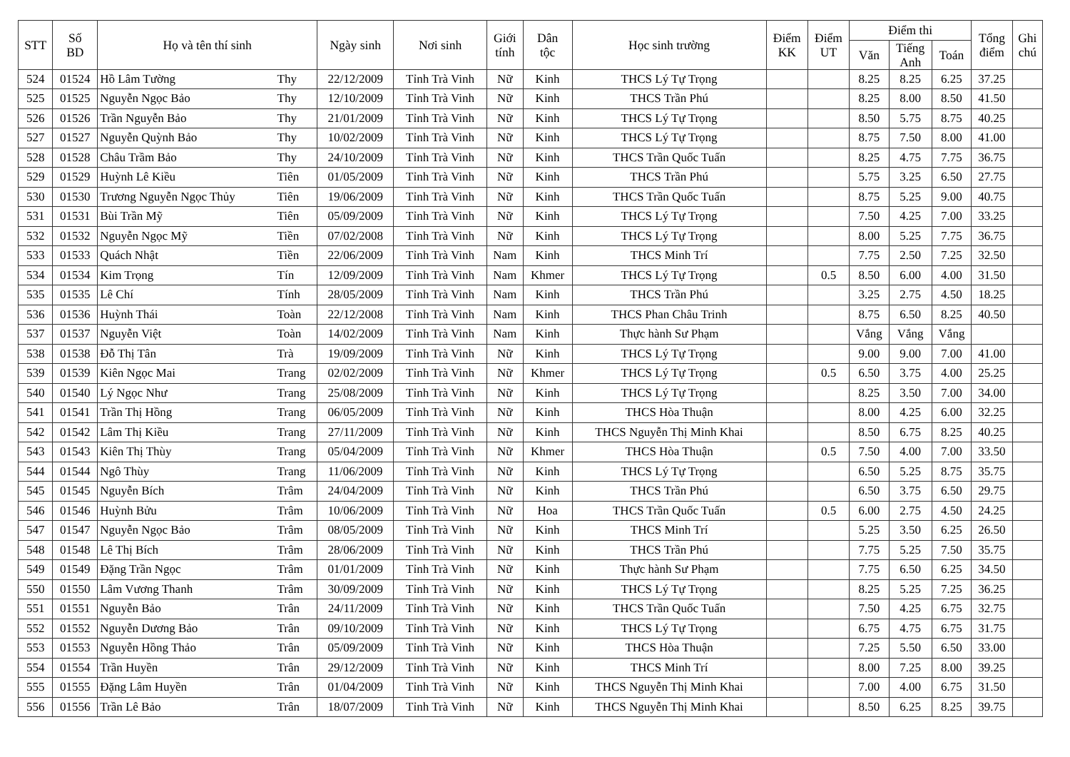| STT | Số BD | Họ và tên thí sinh | | Ngày sinh | Nơi sinh | Giới tính | Dân tộc | Học sinh trường | Điểm KK | Điểm UT | Điểm thi | | | Tổng điểm | Ghi chú |
| --- | --- | --- | --- | --- | --- | --- | --- | --- | --- | --- | --- | --- | --- | --- | --- |
| | | | | | | | | | | | Văn | Tiếng Anh | Toán | | |
| 524 | 01524 | Hồ Lâm Tường | Thy | 22/12/2009 | Tỉnh Trà Vinh | Nữ | Kinh | THCS Lý Tự Trọng | | | 8.25 | 8.25 | 6.25 | 37.25 | |
| 525 | 01525 | Nguyễn Ngọc Bảo | Thy | 12/10/2009 | Tỉnh Trà Vinh | Nữ | Kinh | THCS Trần Phú | | | 8.25 | 8.00 | 8.50 | 41.50 | |
| 526 | 01526 | Trần Nguyễn Bảo | Thy | 21/01/2009 | Tỉnh Trà Vinh | Nữ | Kinh | THCS Lý Tự Trọng | | | 8.50 | 5.75 | 8.75 | 40.25 | |
| 527 | 01527 | Nguyễn Quỳnh Bảo | Thy | 10/02/2009 | Tỉnh Trà Vinh | Nữ | Kinh | THCS Lý Tự Trọng | | | 8.75 | 7.50 | 8.00 | 41.00 | |
| 528 | 01528 | Châu Trầm Bảo | Thy | 24/10/2009 | Tỉnh Trà Vinh | Nữ | Kinh | THCS Trần Quốc Tuấn | | | 8.25 | 4.75 | 7.75 | 36.75 | |
| 529 | 01529 | Huỳnh Lê Kiều | Tiên | 01/05/2009 | Tỉnh Trà Vinh | Nữ | Kinh | THCS Trần Phú | | | 5.75 | 3.25 | 6.50 | 27.75 | |
| 530 | 01530 | Trương Nguyễn Ngọc Thủy | Tiên | 19/06/2009 | Tỉnh Trà Vinh | Nữ | Kinh | THCS Trần Quốc Tuấn | | | 8.75 | 5.25 | 9.00 | 40.75 | |
| 531 | 01531 | Bùi Trần Mỹ | Tiên | 05/09/2009 | Tỉnh Trà Vinh | Nữ | Kinh | THCS Lý Tự Trọng | | | 7.50 | 4.25 | 7.00 | 33.25 | |
| 532 | 01532 | Nguyễn Ngọc Mỹ | Tiền | 07/02/2008 | Tỉnh Trà Vinh | Nữ | Kinh | THCS Lý Tự Trọng | | | 8.00 | 5.25 | 7.75 | 36.75 | |
| 533 | 01533 | Quách Nhật | Tiền | 22/06/2009 | Tỉnh Trà Vinh | Nam | Kinh | THCS Minh Trí | | | 7.75 | 2.50 | 7.25 | 32.50 | |
| 534 | 01534 | Kim Trọng | Tín | 12/09/2009 | Tỉnh Trà Vinh | Nam | Khmer | THCS Lý Tự Trọng | | 0.5 | 8.50 | 6.00 | 4.00 | 31.50 | |
| 535 | 01535 | Lê Chí | Tính | 28/05/2009 | Tỉnh Trà Vinh | Nam | Kinh | THCS Trần Phú | | | 3.25 | 2.75 | 4.50 | 18.25 | |
| 536 | 01536 | Huỳnh Thái | Toàn | 22/12/2008 | Tỉnh Trà Vinh | Nam | Kinh | THCS Phan Châu Trinh | | | 8.75 | 6.50 | 8.25 | 40.50 | |
| 537 | 01537 | Nguyễn Việt | Toàn | 14/02/2009 | Tỉnh Trà Vinh | Nam | Kinh | Thực hành Sư Phạm | | | Vắng | Vắng | Vắng | | |
| 538 | 01538 | Đỗ Thị Tân | Trà | 19/09/2009 | Tỉnh Trà Vinh | Nữ | Kinh | THCS Lý Tự Trọng | | | 9.00 | 9.00 | 7.00 | 41.00 | |
| 539 | 01539 | Kiên Ngọc Mai | Trang | 02/02/2009 | Tỉnh Trà Vinh | Nữ | Khmer | THCS Lý Tự Trọng | | 0.5 | 6.50 | 3.75 | 4.00 | 25.25 | |
| 540 | 01540 | Lý Ngọc Như | Trang | 25/08/2009 | Tỉnh Trà Vinh | Nữ | Kinh | THCS Lý Tự Trọng | | | 8.25 | 3.50 | 7.00 | 34.00 | |
| 541 | 01541 | Trần Thị Hồng | Trang | 06/05/2009 | Tỉnh Trà Vinh | Nữ | Kinh | THCS Hòa Thuận | | | 8.00 | 4.25 | 6.00 | 32.25 | |
| 542 | 01542 | Lâm Thị Kiều | Trang | 27/11/2009 | Tỉnh Trà Vinh | Nữ | Kinh | THCS Nguyễn Thị Minh Khai | | | 8.50 | 6.75 | 8.25 | 40.25 | |
| 543 | 01543 | Kiên Thị Thùy | Trang | 05/04/2009 | Tỉnh Trà Vinh | Nữ | Khmer | THCS Hòa Thuận | | 0.5 | 7.50 | 4.00 | 7.00 | 33.50 | |
| 544 | 01544 | Ngô Thùy | Trang | 11/06/2009 | Tỉnh Trà Vinh | Nữ | Kinh | THCS Lý Tự Trọng | | | 6.50 | 5.25 | 8.75 | 35.75 | |
| 545 | 01545 | Nguyễn Bích | Trâm | 24/04/2009 | Tỉnh Trà Vinh | Nữ | Kinh | THCS Trần Phú | | | 6.50 | 3.75 | 6.50 | 29.75 | |
| 546 | 01546 | Huỳnh Bửu | Trâm | 10/06/2009 | Tỉnh Trà Vinh | Nữ | Hoa | THCS Trần Quốc Tuấn | | 0.5 | 6.00 | 2.75 | 4.50 | 24.25 | |
| 547 | 01547 | Nguyễn Ngọc Bảo | Trâm | 08/05/2009 | Tỉnh Trà Vinh | Nữ | Kinh | THCS Minh Trí | | | 5.25 | 3.50 | 6.25 | 26.50 | |
| 548 | 01548 | Lê Thị Bích | Trâm | 28/06/2009 | Tỉnh Trà Vinh | Nữ | Kinh | THCS Trần Phú | | | 7.75 | 5.25 | 7.50 | 35.75 | |
| 549 | 01549 | Đặng Trần Ngọc | Trâm | 01/01/2009 | Tỉnh Trà Vinh | Nữ | Kinh | Thực hành Sư Phạm | | | 7.75 | 6.50 | 6.25 | 34.50 | |
| 550 | 01550 | Lâm Vương Thanh | Trâm | 30/09/2009 | Tỉnh Trà Vinh | Nữ | Kinh | THCS Lý Tự Trọng | | | 8.25 | 5.25 | 7.25 | 36.25 | |
| 551 | 01551 | Nguyễn Bảo | Trân | 24/11/2009 | Tỉnh Trà Vinh | Nữ | Kinh | THCS Trần Quốc Tuấn | | | 7.50 | 4.25 | 6.75 | 32.75 | |
| 552 | 01552 | Nguyễn Dương Bảo | Trân | 09/10/2009 | Tỉnh Trà Vinh | Nữ | Kinh | THCS Lý Tự Trọng | | | 6.75 | 4.75 | 6.75 | 31.75 | |
| 553 | 01553 | Nguyễn Hồng Thảo | Trân | 05/09/2009 | Tỉnh Trà Vinh | Nữ | Kinh | THCS Hòa Thuận | | | 7.25 | 5.50 | 6.50 | 33.00 | |
| 554 | 01554 | Trần Huyền | Trân | 29/12/2009 | Tỉnh Trà Vinh | Nữ | Kinh | THCS Minh Trí | | | 8.00 | 7.25 | 8.00 | 39.25 | |
| 555 | 01555 | Đặng Lâm Huyền | Trân | 01/04/2009 | Tỉnh Trà Vinh | Nữ | Kinh | THCS Nguyễn Thị Minh Khai | | | 7.00 | 4.00 | 6.75 | 31.50 | |
| 556 | 01556 | Trần Lê Bảo | Trân | 18/07/2009 | Tỉnh Trà Vinh | Nữ | Kinh | THCS Nguyễn Thị Minh Khai | | | 8.50 | 6.25 | 8.25 | 39.75 | |